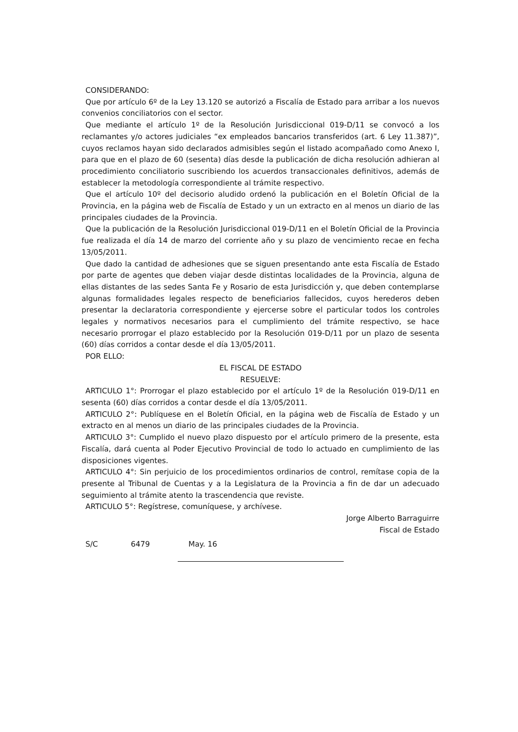CONSIDERANDO:
Que por artículo 6º de la Ley 13.120 se autorizó a Fiscalía de Estado para arribar a los nuevos convenios conciliatorios con el sector.
Que mediante el artículo 1º de la Resolución Jurisdiccional 019-D/11 se convocó a los reclamantes y/o actores judiciales “ex empleados bancarios transferidos (art. 6 Ley 11.387)”, cuyos reclamos hayan sido declarados admisibles según el listado acompañado como Anexo I, para que en el plazo de 60 (sesenta) días desde la publicación de dicha resolución adhieran al procedimiento conciliatorio suscribiendo los acuerdos transaccionales definitivos, además de establecer la metodología correspondiente al trámite respectivo.
Que el artículo 10º del decisorio aludido ordenó la publicación en el Boletín Oficial de la Provincia, en la página web de Fiscalía de Estado y un un extracto en al menos un diario de las principales ciudades de la Provincia.
Que la publicación de la Resolución Jurisdiccional 019-D/11 en el Boletín Oficial de la Provincia fue realizada el día 14 de marzo del corriente año y su plazo de vencimiento recae en fecha 13/05/2011.
Que dado la cantidad de adhesiones que se siguen presentando ante esta Fiscalía de Estado por parte de agentes que deben viajar desde distintas localidades de la Provincia, alguna de ellas distantes de las sedes Santa Fe y Rosario de esta Jurisdicción y, que deben contemplarse algunas formalidades legales respecto de beneficiarios fallecidos, cuyos herederos deben presentar la declaratoria correspondiente y ejercerse sobre el particular todos los controles legales y normativos necesarios para el cumplimiento del trámite respectivo, se hace necesario prorrogar el plazo establecido por la Resolución 019-D/11 por un plazo de sesenta (60) días corridos a contar desde el día 13/05/2011.
POR ELLO:
EL FISCAL DE ESTADO
RESUELVE:
ARTICULO 1°: Prorrogar el plazo establecido por el artículo 1º de la Resolución 019-D/11 en sesenta (60) días corridos a contar desde el día 13/05/2011.
ARTICULO 2°: Publíquese en el Boletín Oficial, en la página web de Fiscalía de Estado y un extracto en al menos un diario de las principales ciudades de la Provincia.
ARTICULO 3°: Cumplido el nuevo plazo dispuesto por el artículo primero de la presente, esta Fiscalía, dará cuenta al Poder Ejecutivo Provincial de todo lo actuado en cumplimiento de las disposiciones vigentes.
ARTICULO 4°: Sin perjuicio de los procedimientos ordinarios de control, remítase copia de la presente al Tribunal de Cuentas y a la Legislatura de la Provincia a fin de dar un adecuado seguimiento al trámite atento la trascendencia que reviste.
ARTICULO 5°: Regístrese, comuníquese, y archívese.
Jorge Alberto Barraguirre
Fiscal de Estado
S/C 6479 May. 16